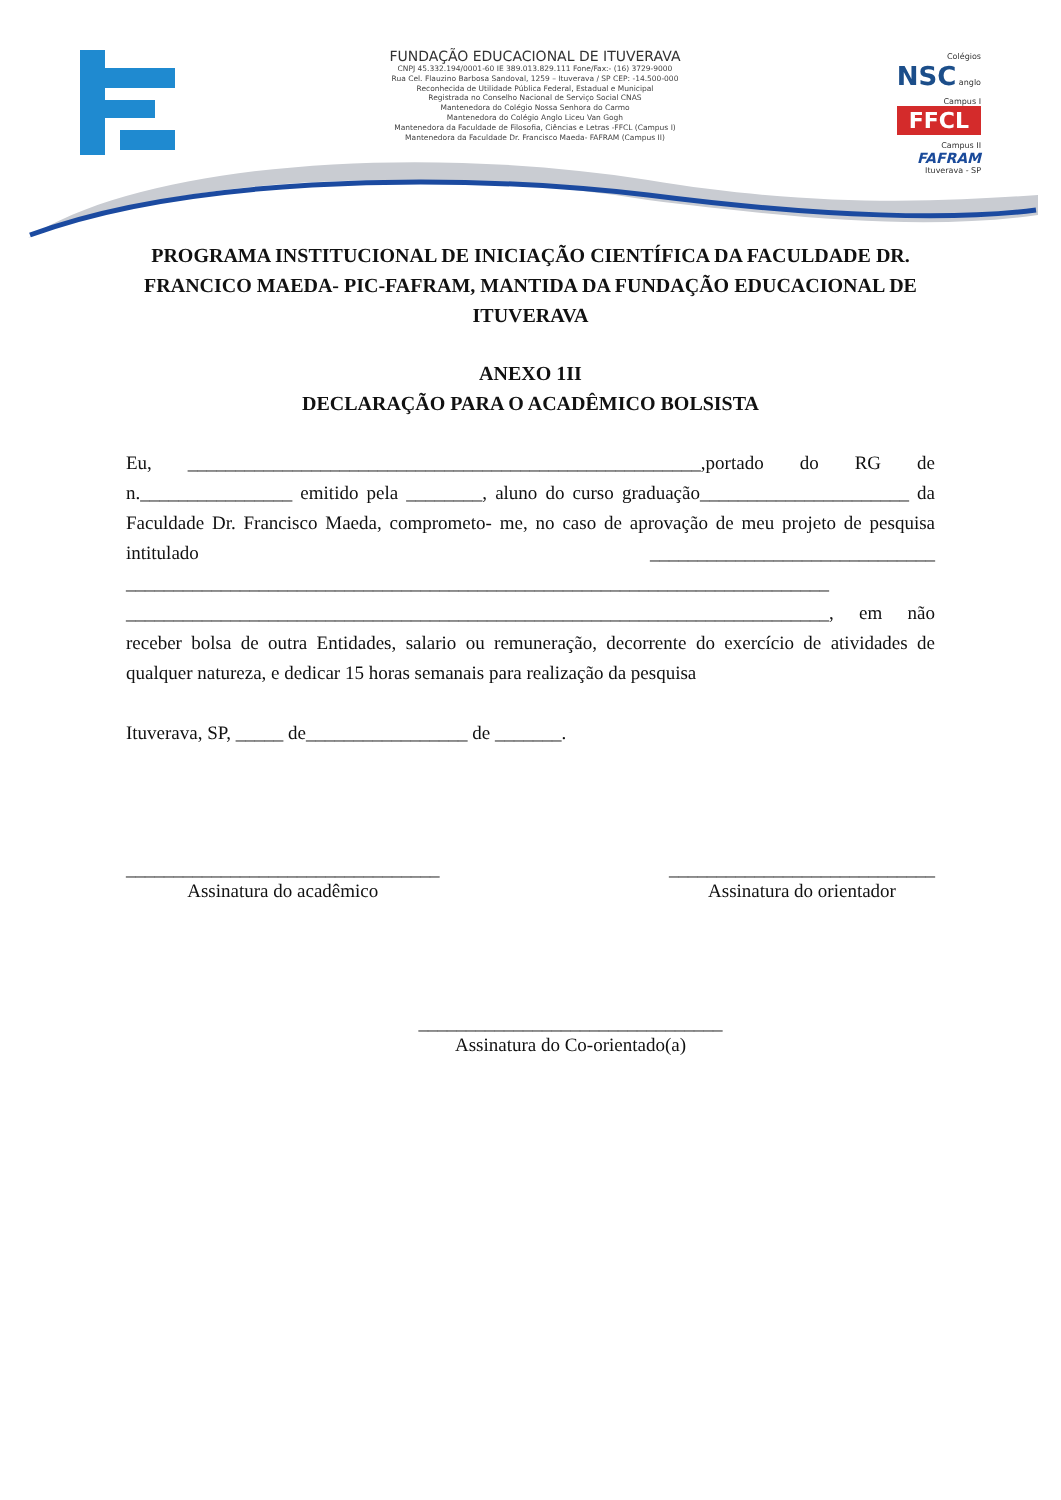FUNDAÇÃO EDUCACIONAL DE ITUVERAVA
CNPJ 45.332.194/0001-60 IE 389.013.829.111 Fone/Fax:- (16) 3729-9000
Rua Cel. Flauzino Barbosa Sandoval, 1259 – Ituverava / SP CEP: -14.500-000
Reconhecida de Utilidade Pública Federal, Estadual e Municipal
Registrada no Conselho Nacional de Serviço Social CNAS
Mantenedora do Colégio Nossa Senhora do Carmo
Mantenedora do Colégio Anglo Liceu Van Gogh
Mantenedora da Faculdade de Filosofia, Ciências e Letras -FFCL (Campus I)
Mantenedora da Faculdade Dr. Francisco Maeda- FAFRAM (Campus II)
Colégios
NSC anglo
Campus I
FFCL
Campus II
FAFRAM
Ituverava - SP
PROGRAMA INSTITUCIONAL DE INICIAÇÃO CIENTÍFICA DA FACULDADE DR. FRANCICO MAEDA- PIC-FAFRAM, MANTIDA DA FUNDAÇÃO EDUCACIONAL DE ITUVERAVA
ANEXO 1II
DECLARAÇÃO PARA O ACADÊMICO BOLSISTA
Eu, ______________________________________________________,portado do RG de n.________________ emitido pela ________, aluno do curso graduação______________________ da Faculdade Dr. Francisco Maeda, comprometo- me, no caso de aprovação de meu projeto de pesquisa intitulado ______________________________ __________________________________________________________________________ __________________________________________________________________________, em não receber bolsa de outra Entidades, salario ou remuneração, decorrente do exercício de atividades de qualquer natureza, e dedicar 15 horas semanais para realização da pesquisa
Ituverava, SP, _____ de_________________ de _______.
_________________________________
Assinatura do acadêmico
____________________________
Assinatura do orientador
________________________________
Assinatura do Co-orientado(a)